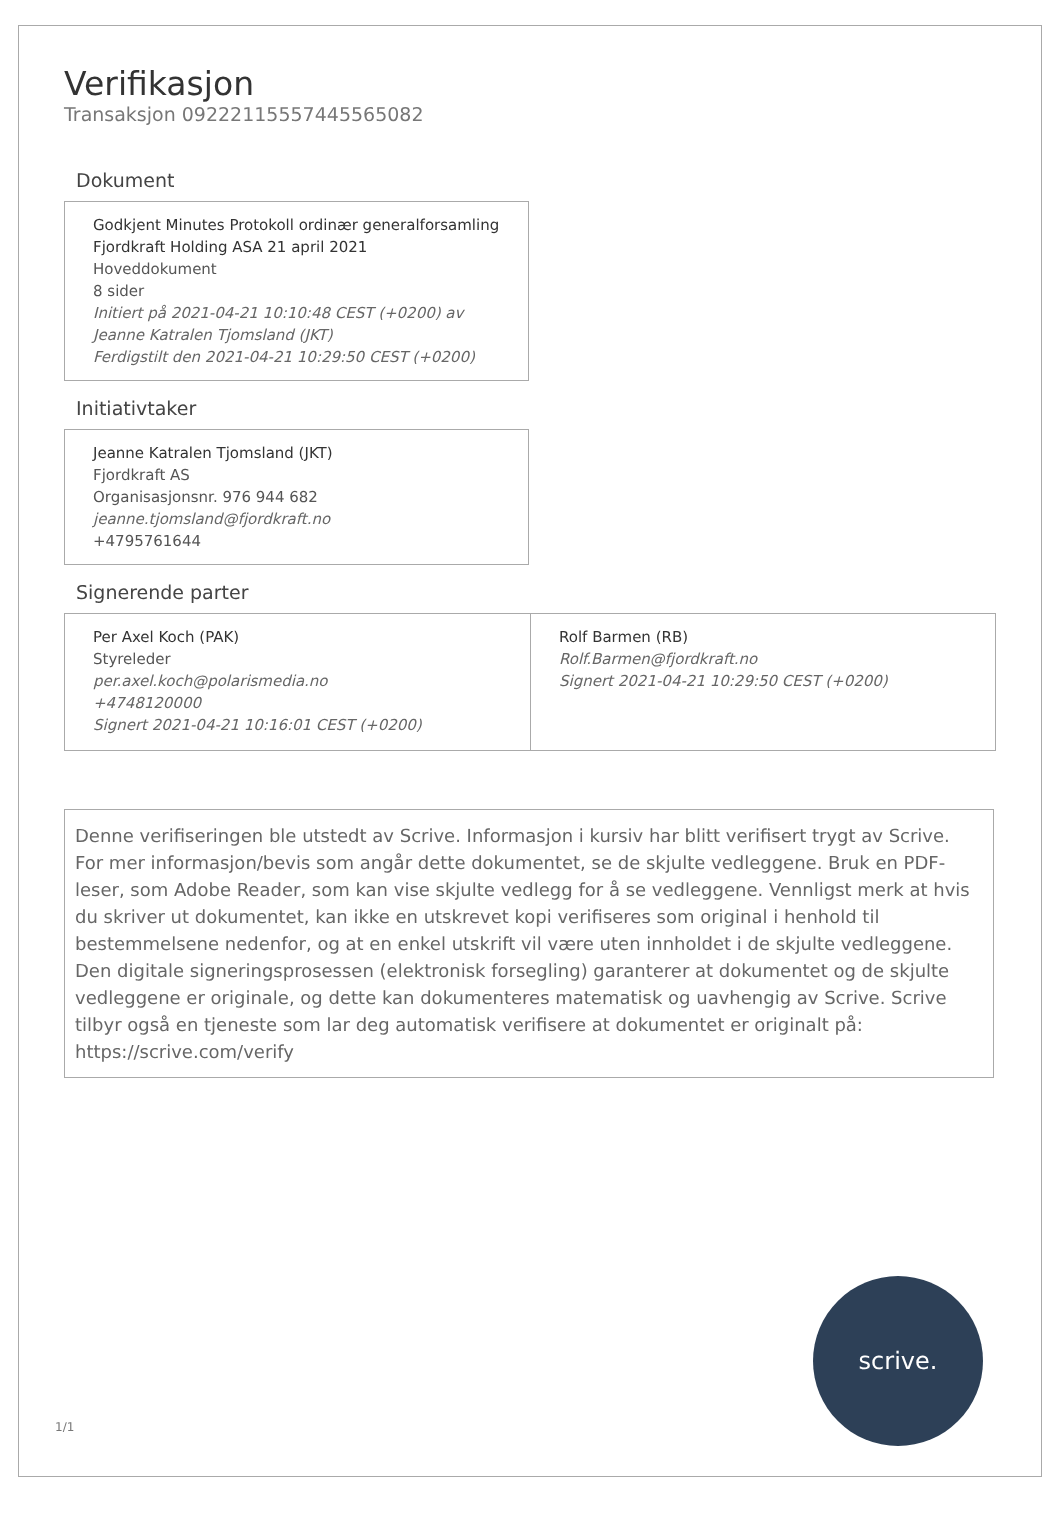Verifikasjon
Transaksjon 09222115557445565082
Dokument
Godkjent Minutes Protokoll ordinær generalforsamling Fjordkraft Holding ASA 21 april 2021
Hoveddokument
8 sider
Initiert på 2021-04-21 10:10:48 CEST (+0200) av Jeanne Katralen Tjomsland (JKT)
Ferdigstilt den 2021-04-21 10:29:50 CEST (+0200)
Initiativtaker
Jeanne Katralen Tjomsland (JKT)
Fjordkraft AS
Organisasjonsnr. 976 944 682
jeanne.tjomsland@fjordkraft.no
+4795761644
Signerende parter
Per Axel Koch (PAK)
Styreleder
per.axel.koch@polarismedia.no
+4748120000
Signert 2021-04-21 10:16:01 CEST (+0200)
Rolf Barmen (RB)
Rolf.Barmen@fjordkraft.no
Signert 2021-04-21 10:29:50 CEST (+0200)
Denne verifiseringen ble utstedt av Scrive. Informasjon i kursiv har blitt verifisert trygt av Scrive. For mer informasjon/bevis som angår dette dokumentet, se de skjulte vedleggene. Bruk en PDF-leser, som Adobe Reader, som kan vise skjulte vedlegg for å se vedleggene. Vennligst merk at hvis du skriver ut dokumentet, kan ikke en utskrevet kopi verifiseres som original i henhold til bestemmelsene nedenfor, og at en enkel utskrift vil være uten innholdet i de skjulte vedleggene. Den digitale signeringsprosessen (elektronisk forsegling) garanterer at dokumentet og de skjulte vedleggene er originale, og dette kan dokumenteres matematisk og uavhengig av Scrive. Scrive tilbyr også en tjeneste som lar deg automatisk verifisere at dokumentet er originalt på: https://scrive.com/verify
1/1 scrive.